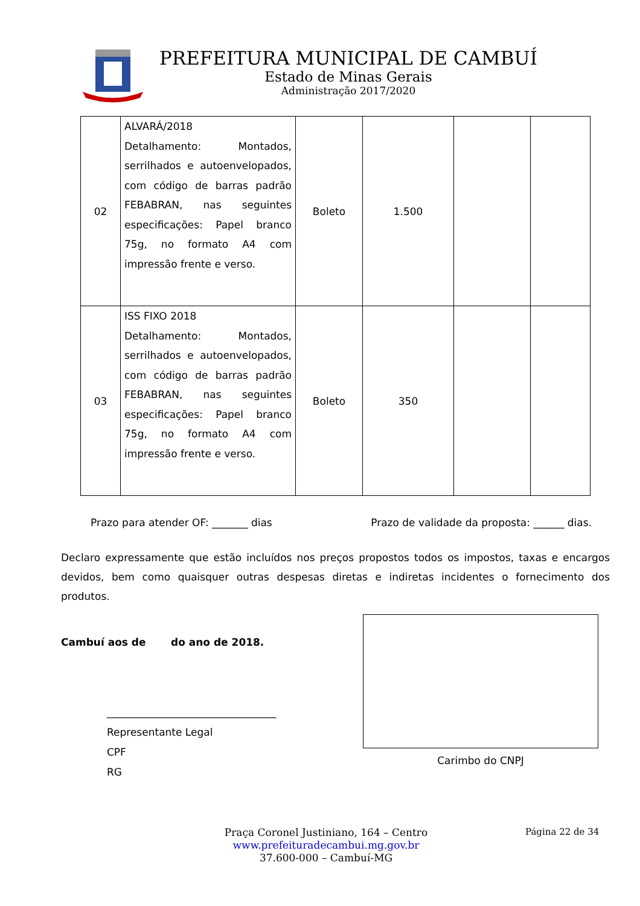PREFEITURA MUNICIPAL DE CAMBUÍ
Estado de Minas Gerais
Administração 2017/2020
| 02 | ALVARÁ/2018 Detalhamento: Montados, serrilhados e autoenvelopados, com código de barras padrão FEBABRAN, nas seguintes especificações: Papel branco 75g, no formato A4 com impressão frente e verso. | Boleto | 1.500 | | |
| 03 | ISS FIXO 2018 Detalhamento: Montados, serrilhados e autoenvelopados, com código de barras padrão FEBABRAN, nas seguintes especificações: Papel branco 75g, no formato A4 com impressão frente e verso. | Boleto | 350 | | |
Prazo para atender OF: _______ dias Prazo de validade da proposta: ______ dias.
Declaro expressamente que estão incluídos nos preços propostos todos os impostos, taxas e encargos devidos, bem como quaisquer outras despesas diretas e indiretas incidentes o fornecimento dos produtos.
Cambuí aos de do ano de 2018.
_________________________________
Representante Legal
CPF
RG
Carimbo do CNPJ
Praça Coronel Justiniano, 164 – Centro
www.prefeituradecambui.mg.gov.br
37.600-000 – Cambuí-MG
Página 22 de 34